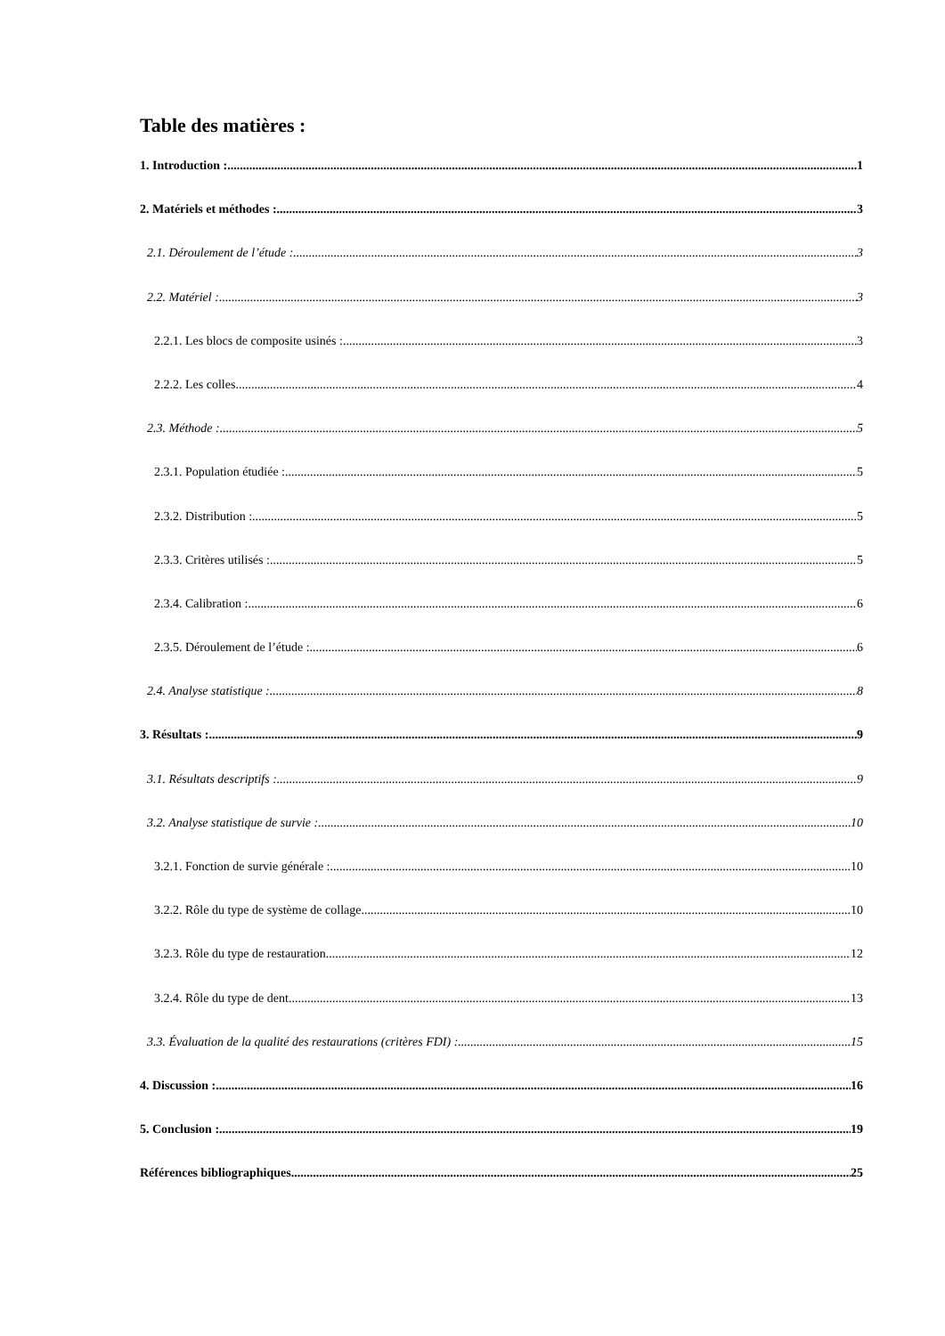Table des matières :
1. Introduction : 1
2. Matériels et méthodes : 3
2.1. Déroulement de l’étude : 3
2.2. Matériel : 3
2.2.1. Les blocs de composite usinés : 3
2.2.2. Les colles 4
2.3. Méthode : 5
2.3.1. Population étudiée : 5
2.3.2. Distribution : 5
2.3.3. Critères utilisés : 5
2.3.4. Calibration : 6
2.3.5. Déroulement de l’étude : 6
2.4. Analyse statistique : 8
3. Résultats : 9
3.1. Résultats descriptifs : 9
3.2. Analyse statistique de survie : 10
3.2.1. Fonction de survie générale : 10
3.2.2. Rôle du type de système de collage 10
3.2.3. Rôle du type de restauration 12
3.2.4. Rôle du type de dent 13
3.3. Évaluation de la qualité des restaurations (critères FDI) : 15
4. Discussion : 16
5. Conclusion : 19
Références bibliographiques 25